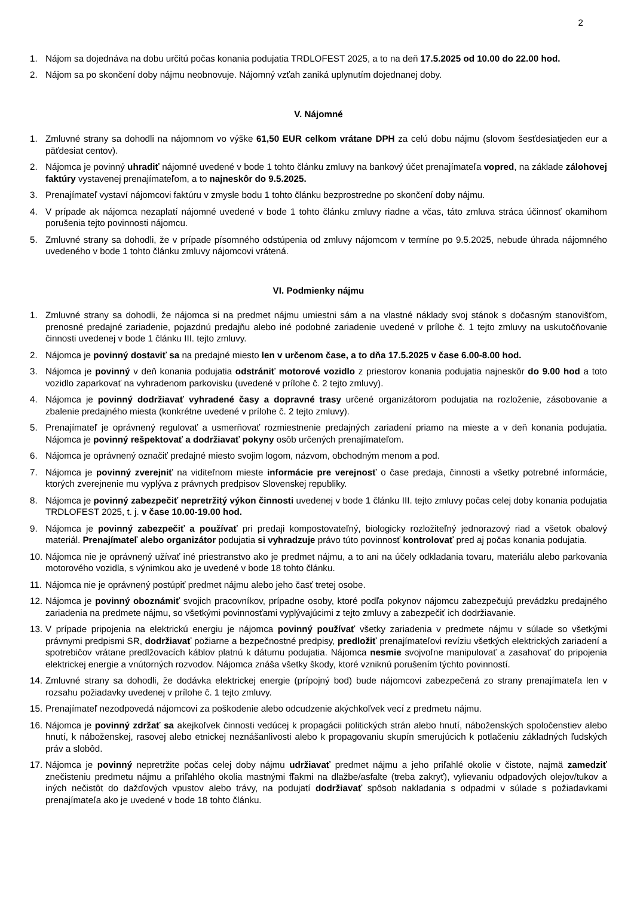2
1. Nájom sa dojednáva na dobu určitú počas konania podujatia TRDLOFEST 2025, a to na deň 17.5.2025 od 10.00 do 22.00 hod.
2. Nájom sa po skončení doby nájmu neobnovuje. Nájomný vzťah zaniká uplynutím dojednanej doby.
V. Nájomné
1. Zmluvné strany sa dohodli na nájomnom vo výške 61,50 EUR celkom vrátane DPH za celú dobu nájmu (slovom šesťdesiatjeden eur a päťdesiat centov).
2. Nájomca je povinný uhradiť nájomné uvedené v bode 1 tohto článku zmluvy na bankový účet prenajímateľa vopred, na základe zálohovej faktúry vystavenej prenajímateľom, a to najneskôr do 9.5.2025.
3. Prenajímateľ vystaví nájomcovi faktúru v zmysle bodu 1 tohto článku bezprostredne po skončení doby nájmu.
4. V prípade ak nájomca nezaplatí nájomné uvedené v bode 1 tohto článku zmluvy riadne a včas, táto zmluva stráca účinnosť okamihom porušenia tejto povinnosti nájomcu.
5. Zmluvné strany sa dohodli, že v prípade písomného odstúpenia od zmluvy nájomcom v termíne po 9.5.2025, nebude úhrada nájomného uvedeného v bode 1 tohto článku zmluvy nájomcovi vrátená.
VI. Podmienky nájmu
1. Zmluvné strany sa dohodli, že nájomca si na predmet nájmu umiestni sám a na vlastné náklady svoj stánok s dočasným stanovišťom, prenosné predajné zariadenie, pojazdnú predajňu alebo iné podobné zariadenie uvedené v prílohe č. 1 tejto zmluvy na uskutočňovanie činnosti uvedenej v bode 1 článku III. tejto zmluvy.
2. Nájomca je povinný dostaviť sa na predajné miesto len v určenom čase, a to dňa 17.5.2025 v čase 6.00-8.00 hod.
3. Nájomca je povinný v deň konania podujatia odstrániť motorové vozidlo z priestorov konania podujatia najneskôr do 9.00 hod a toto vozidlo zaparkovať na vyhradenom parkovisku (uvedené v prílohe č. 2 tejto zmluvy).
4. Nájomca je povinný dodržiavať vyhradené časy a dopravné trasy určené organizátorom podujatia na rozloženie, zásobovanie a zbalenie predajného miesta (konkrétne uvedené v prílohe č. 2 tejto zmluvy).
5. Prenajímateľ je oprávnený regulovať a usmerňovať rozmiestnenie predajných zariadení priamo na mieste a v deň konania podujatia. Nájomca je povinný rešpektovať a dodržiavať pokyny osôb určených prenajímateľom.
6. Nájomca je oprávnený označiť predajné miesto svojim logom, názvom, obchodným menom a pod.
7. Nájomca je povinný zverejniť na viditeľnom mieste informácie pre verejnosť o čase predaja, činnosti a všetky potrebné informácie, ktorých zverejnenie mu vyplýva z právnych predpisov Slovenskej republiky.
8. Nájomca je povinný zabezpečiť nepretržitý výkon činnosti uvedenej v bode 1 článku III. tejto zmluvy počas celej doby konania podujatia TRDLOFEST 2025, t. j. v čase 10.00-19.00 hod.
9. Nájomca je povinný zabezpečiť a používať pri predaji kompostovateľný, biologicky rozložiteľný jednorazový riad a všetok obalový materiál. Prenajímateľ alebo organizátor podujatia si vyhradzuje právo túto povinnosť kontrolovať pred aj počas konania podujatia.
10. Nájomca nie je oprávnený užívať iné priestranstvo ako je predmet nájmu, a to ani na účely odkladania tovaru, materiálu alebo parkovania motorového vozidla, s výnimkou ako je uvedené v bode 18 tohto článku.
11. Nájomca nie je oprávnený postúpiť predmet nájmu alebo jeho časť tretej osobe.
12. Nájomca je povinný oboznámiť svojich pracovníkov, prípadne osoby, ktoré podľa pokynov nájomcu zabezpečujú prevádzku predajného zariadenia na predmete nájmu, so všetkými povinnosťami vyplývajúcimi z tejto zmluvy a zabezpečiť ich dodržiavanie.
13. V prípade pripojenia na elektrickú energiu je nájomca povinný používať všetky zariadenia v predmete nájmu v súlade so všetkými právnymi predpismi SR, dodržiavať požiarne a bezpečnostné predpisy, predložiť prenajímateľovi revíziu všetkých elektrických zariadení a spotrebičov vrátane predlžovacích káblov platnú k dátumu podujatia. Nájomca nesmie svojvoľne manipulovať a zasahovať do pripojenia elektrickej energie a vnútorných rozvodov. Nájomca znáša všetky škody, ktoré vzniknú porušením týchto povinností.
14. Zmluvné strany sa dohodli, že dodávka elektrickej energie (prípojný bod) bude nájomcovi zabezpečená zo strany prenajímateľa len v rozsahu požiadavky uvedenej v prílohe č. 1 tejto zmluvy.
15. Prenajímateľ nezodpovedá nájomcovi za poškodenie alebo odcudzenie akýchkoľvek vecí z predmetu nájmu.
16. Nájomca je povinný zdržať sa akejkoľvek činnosti vedúcej k propagácii politických strán alebo hnutí, náboženských spoločenstiev alebo hnutí, k náboženskej, rasovej alebo etnickej neznášanlivosti alebo k propagovaniu skupín smerujúcich k potlačeniu základných ľudských práv a slobôd.
17. Nájomca je povinný nepretržite počas celej doby nájmu udržiavať predmet nájmu a jeho priľahlé okolie v čistote, najmä zamedziť znečisteniu predmetu nájmu a priľahlého okolia mastnými fľakmi na dlažbe/asfalte (treba zakryť), vylievaniu odpadových olejov/tukov a iných nečistôt do dažďových vpustov alebo trávy, na podujatí dodržiavať spôsob nakladania s odpadmi v súlade s požiadavkami prenajímateľa ako je uvedené v bode 18 tohto článku.